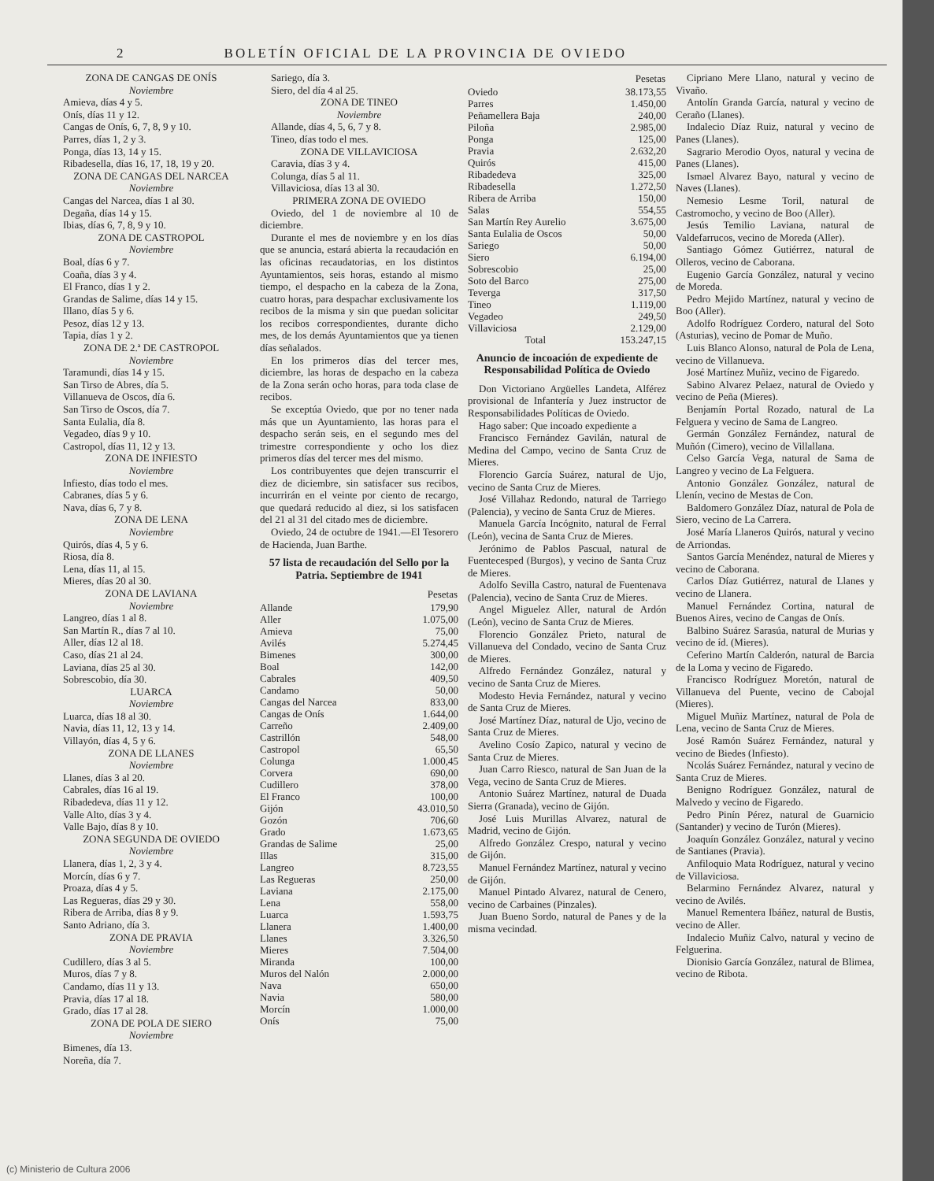2 BOLETÍN OFICIAL DE LA PROVINCIA DE OVIEDO
ZONA DE CANGAS DE ONÍS
Noviembre
Amieva, días 4 y 5.
Onís, días 11 y 12.
Cangas de Onís, 6, 7, 8, 9 y 10.
Parres, días 1, 2 y 3.
Ponga, días 13, 14 y 15.
Ribadesella, días 16, 17, 18, 19 y 20.
ZONA DE CANGAS DEL NARCEA
Noviembre
Cangas del Narcea, días 1 al 30.
Degaña, días 14 y 15.
Ibias, días 6, 7, 8, 9 y 10.
ZONA DE CASTROPOL
Noviembre
Boal, días 6 y 7.
Coaña, días 3 y 4.
El Franco, días 1 y 2.
Grandas de Salime, días 14 y 15.
Illano, días 5 y 6.
Pesoz, días 12 y 13.
Tapia, días 1 y 2.
ZONA DE 2.ª DE CASTROPOL
Noviembre
Taramundi, días 14 y 15.
San Tirso de Abres, día 5.
Villanueva de Oscos, día 6.
San Tirso de Oscos, día 7.
Santa Eulalia, día 8.
Vegadeo, días 9 y 10.
Castropol, días 11, 12 y 13.
ZONA DE INFIESTO
Noviembre
Infiesto, días todo el mes.
Cabranes, días 5 y 6.
Nava, días 6, 7 y 8.
ZONA DE LENA
Noviembre
Quirós, días 4, 5 y 6.
Riosa, día 8.
Lena, días 11, al 15.
Mieres, días 20 al 30.
ZONA DE LAVIANA
Noviembre
Langreo, días 1 al 8.
San Martín R., días 7 al 10.
Aller, días 12 al 18.
Caso, días 21 al 24.
Laviana, días 25 al 30.
Sobrescobio, día 30.
LUARCA
Noviembre
Luarca, días 18 al 30.
Navia, días 11, 12, 13 y 14.
Villayón, días 4, 5 y 6.
ZONA DE LLANES
Noviembre
Llanes, días 3 al 20.
Cabrales, días 16 al 19.
Ribadedeva, días 11 y 12.
Valle Alto, días 3 y 4.
Valle Bajo, días 8 y 10.
ZONA SEGUNDA DE OVIEDO
Noviembre
Llanera, días 1, 2, 3 y 4.
Morcín, días 6 y 7.
Proaza, días 4 y 5.
Las Regueras, días 29 y 30.
Ribera de Arriba, días 8 y 9.
Santo Adriano, día 3.
ZONA DE PRAVIA
Noviembre
Cudillero, días 3 al 5.
Muros, días 7 y 8.
Candamo, días 11 y 13.
Pravia, días 17 al 18.
Grado, días 17 al 28.
ZONA DE POLA DE SIERO
Noviembre
Bimenes, día 13.
Noreña, día 7.
Sariego, día 3.
Siero, del día 4 al 25.
ZONA DE TINEO
Noviembre
Allande, días 4, 5, 6, 7 y 8.
Tineo, días todo el mes.
ZONA DE VILLAVICIOSA
Caravia, días 3 y 4.
Colunga, días 5 al 11.
Villaviciosa, días 13 al 30.
PRIMERA ZONA DE OVIEDO
Oviedo, del 1 de noviembre al 10 de diciembre.
Durante el mes de noviembre y en los días que se anuncia, estará abierta la recaudación en las oficinas recaudatorias, en los distintos Ayuntamientos, seis horas, estando al mismo tiempo, el despacho en la cabeza de la Zona, cuatro horas, para despachar exclusivamente los recibos de la misma y sin que puedan solicitar los recibos correspondientes, durante dicho mes, de los demás Ayuntamientos que ya tienen días señalados.
En los primeros días del tercer mes, diciembre, las horas de despacho en la cabeza de la Zona serán ocho horas, para toda clase de recibos.
Se exceptúa Oviedo, que por no tener nada más que un Ayuntamiento, las horas para el despacho serán seis, en el segundo mes del trimestre correspondiente y ocho los diez primeros días del tercer mes del mismo.
Los contribuyentes que dejen transcurrir el diez de diciembre, sin satisfacer sus recibos, incurrirán en el veinte por ciento de recargo, que quedará reducido al diez, si los satisfacen del 21 al 31 del citado mes de diciembre.
Oviedo, 24 de octubre de 1941.—El Tesorero de Hacienda, Juan Barthe.
57 lista de recaudación del Sello por la Patria. Septiembre de 1941
| | Pesetas |
| --- | --- |
| Allande | 179,90 |
| Aller | 1.075,00 |
| Amieva | 75,00 |
| Avilés | 5.274,45 |
| Bimenes | 300,00 |
| Boal | 142,00 |
| Cabrales | 409,50 |
| Candamo | 50,00 |
| Cangas del Narcea | 833,00 |
| Cangas de Onís | 1.644,00 |
| Carreño | 2.409,00 |
| Castrillón | 548,00 |
| Castropol | 65,50 |
| Colunga | 1.000,45 |
| Corvera | 690,00 |
| Cudillero | 378,00 |
| El Franco | 100,00 |
| Gijón | 43.010,50 |
| Gozón | 706,60 |
| Grado | 1.673,65 |
| Grandas de Salime | 25,00 |
| Illas | 315,00 |
| Langreo | 8.723,55 |
| Las Regueras | 250,00 |
| Laviana | 2.175,00 |
| Lena | 558,00 |
| Luarca | 1.593,75 |
| Llanera | 1.400,00 |
| Llanes | 3.326,50 |
| Mieres | 7.504,00 |
| Miranda | 100,00 |
| Muros del Nalón | 2.000,00 |
| Nava | 650,00 |
| Navia | 580,00 |
| Morcín | 1.000,00 |
| Onís | 75,00 |
| | Pesetas |
| --- | --- |
| Oviedo | 38.173,55 |
| Parres | 1.450,00 |
| Peñamellera Baja | 240,00 |
| Piloña | 2.985,00 |
| Ponga | 125,00 |
| Pravia | 2.632,20 |
| Quirós | 415,00 |
| Ribadedeva | 325,00 |
| Ribadesella | 1.272,50 |
| Ribera de Arriba | 150,00 |
| Salas | 554,55 |
| San Martín Rey Aurelio | 3.675,00 |
| Santa Eulalia de Oscos | 50,00 |
| Sariego | 50,00 |
| Siero | 6.194,00 |
| Sobrescobio | 25,00 |
| Soto del Barco | 275,00 |
| Teverga | 317,50 |
| Tineo | 1.119,00 |
| Vegadeo | 249,50 |
| Villaviciosa | 2.129,00 |
| Total | 153.247,15 |
Anuncio de incoación de expediente de Responsabilidad Política de Oviedo
Don Victoriano Argüelles Landeta, Alférez provisional de Infantería y Juez instructor de Responsabilidades Políticas de Oviedo.
Hago saber: Que incoado expediente a
Francisco Fernández Gavilán, natural de Medina del Campo, vecino de Santa Cruz de Mieres.
Florencio García Suárez, natural de Ujo, vecino de Santa Cruz de Mieres.
José Villahaz Redondo, natural de Tarriego (Palencia), y vecino de Santa Cruz de Mieres.
Manuela García Incógnito, natural de Ferral (León), vecina de Santa Cruz de Mieres.
Jerónimo de Pablos Pascual, natural de Fuentecesped (Burgos), y vecino de Santa Cruz de Mieres.
Adolfo Sevilla Castro, natural de Fuentenava (Palencia), vecino de Santa Cruz de Mieres.
Angel Miguelez Aller, natural de Ardón (León), vecino de Santa Cruz de Mieres.
Florencio González Prieto, natural de Villanueva del Condado, vecino de Santa Cruz de Mieres.
Alfredo Fernández González, natural y vecino de Santa Cruz de Mieres.
Modesto Hevia Fernández, natural y vecino de Santa Cruz de Mieres.
José Martínez Díaz, natural de Ujo, vecino de Santa Cruz de Mieres.
Avelino Cosío Zapico, natural y vecino de Santa Cruz de Mieres.
Juan Carro Riesco, natural de San Juan de la Vega, vecino de Santa Cruz de Mieres.
Antonio Suárez Martínez, natural de Duada Sierra (Granada), vecino de Gijón.
José Luis Murillas Alvarez, natural de Madrid, vecino de Gijón.
Alfredo González Crespo, natural y vecino de Gijón.
Manuel Fernández Martínez, natural y vecino de Gijón.
Manuel Pintado Alvarez, natural de Cenero, vecino de Carbaines (Pinzales).
Juan Bueno Sordo, natural de Panes y de la misma vecindad.
Cipriano Mere Llano, natural y vecino de Vivaño.
Antolín Granda García, natural y vecino de Ceraño (Llanes).
Indalecio Díaz Ruiz, natural y vecino de Panes (Llanes).
Sagrario Merodio Oyos, natural y vecina de Panes (Llanes).
Ismael Alvarez Bayo, natural y vecino de Naves (Llanes).
Nemesio Lesme Toril, natural de Castromocho, y vecino de Boo (Aller).
Jesús Temilio Laviana, natural de Valdefarrucos, vecino de Moreda (Aller).
Santiago Gómez Gutiérrez, natural de Olleros, vecino de Caborana.
Eugenio García González, natural y vecino de Moreda.
Pedro Mejido Martínez, natural y vecino de Boo (Aller).
Adolfo Rodríguez Cordero, natural del Soto (Asturias), vecino de Pomar de Muño.
Luis Blanco Alonso, natural de Pola de Lena, vecino de Villanueva.
José Martínez Muñiz, vecino de Figaredo.
Sabino Alvarez Pelaez, natural de Oviedo y vecino de Peña (Mieres).
Benjamín Portal Rozado, natural de La Felguera y vecino de Sama de Langreo.
Germán González Fernández, natural de Muñón (Cimero), vecino de Villallana.
Celso García Vega, natural de Sama de Langreo y vecino de La Felguera.
Antonio González González, natural de Llenín, vecino de Mestas de Con.
Baldomero González Díaz, natural de Pola de Siero, vecino de La Carrera.
José María Llaneros Quirós, natural y vecino de Arriondas.
Santos García Menéndez, natural de Mieres y vecino de Caborana.
Carlos Díaz Gutiérrez, natural de Llanes y vecino de Llanera.
Manuel Fernández Cortina, natural de Buenos Aires, vecino de Cangas de Onís.
Balbino Suárez Sarasúa, natural de Murias y vecino de íd. (Mieres).
Ceferino Martín Calderón, natural de Barcia de la Loma y vecino de Figaredo.
Francisco Rodríguez Moretón, natural de Villanueva del Puente, vecino de Cabojal (Mieres).
Miguel Muñiz Martínez, natural de Pola de Lena, vecino de Santa Cruz de Mieres.
José Ramón Suárez Fernández, natural y vecino de Biedes (Infiesto).
Ncolás Suárez Fernández, natural y vecino de Santa Cruz de Mieres.
Benigno Rodríguez González, natural de Malvedo y vecino de Figaredo.
Pedro Pinín Pérez, natural de Guarnicio (Santander) y vecino de Turón (Mieres).
Joaquín González González, natural y vecino de Santianes (Pravia).
Anfiloquio Mata Rodríguez, natural y vecino de Villaviciosa.
Belarmino Fernández Alvarez, natural y vecino de Avilés.
Manuel Rementera Ibáñez, natural de Bustis, vecino de Aller.
Indalecio Muñiz Calvo, natural y vecino de Felguerina.
Dionisio García González, natural de Blimea, vecino de Ribota.
(c) Ministerio de Cultura 2006